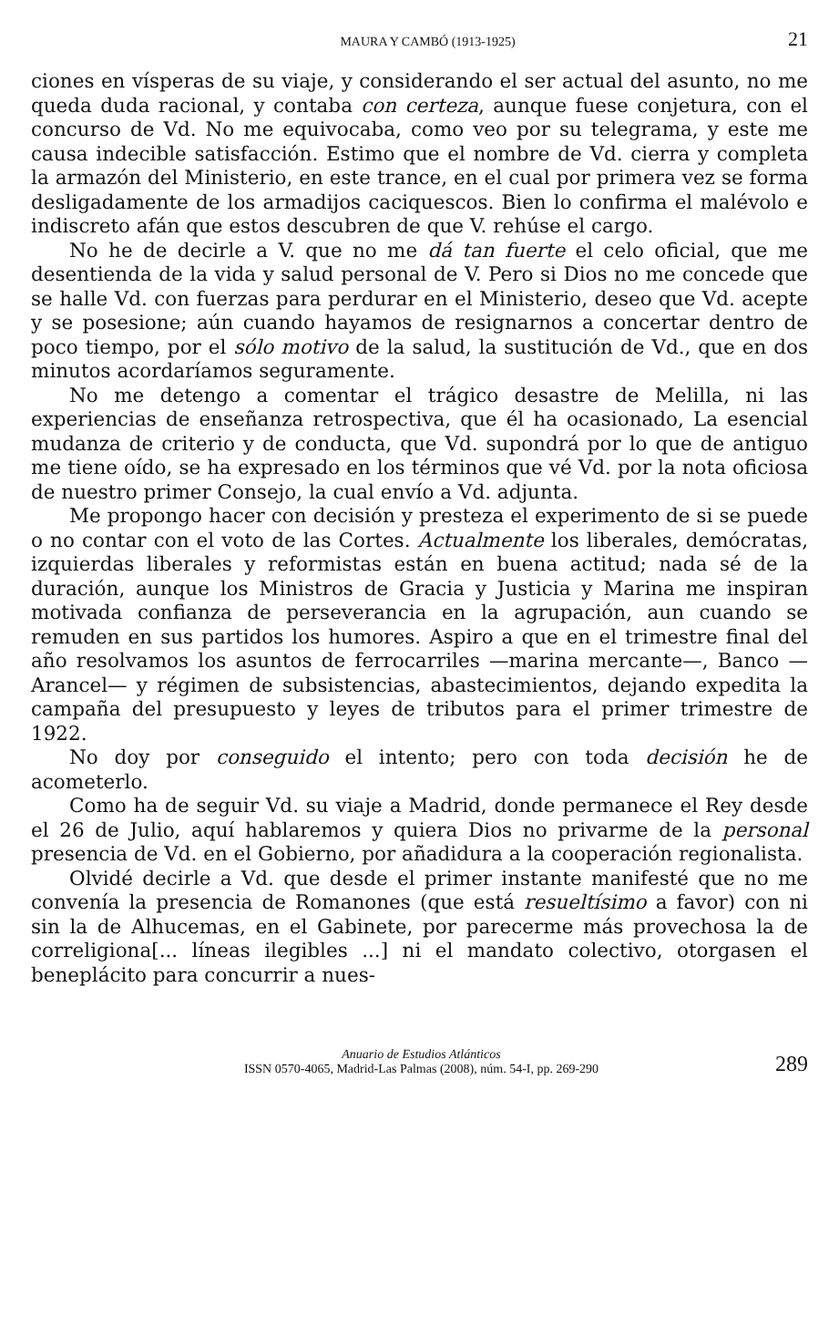MAURA Y CAMBÓ (1913-1925) 21
ciones en vísperas de su viaje, y considerando el ser actual del asunto, no me queda duda racional, y contaba con certeza, aunque fuese conjetura, con el concurso de Vd. No me equivocaba, como veo por su telegrama, y este me causa indecible satisfacción. Estimo que el nombre de Vd. cierra y completa la armazón del Ministerio, en este trance, en el cual por primera vez se forma desligadamente de los armadijos caciquescos. Bien lo confirma el malévolo e indiscreto afán que estos descubren de que V. rehúse el cargo.
No he de decirle a V. que no me dá tan fuerte el celo oficial, que me desentienda de la vida y salud personal de V. Pero si Dios no me concede que se halle Vd. con fuerzas para perdurar en el Ministerio, deseo que Vd. acepte y se posesione; aún cuando hayamos de resignarnos a concertar dentro de poco tiempo, por el sólo motivo de la salud, la sustitución de Vd., que en dos minutos acordaríamos seguramente.
No me detengo a comentar el trágico desastre de Melilla, ni las experiencias de enseñanza retrospectiva, que él ha ocasionado, La esencial mudanza de criterio y de conducta, que Vd. supondrá por lo que de antiguo me tiene oído, se ha expresado en los términos que vé Vd. por la nota oficiosa de nuestro primer Consejo, la cual envío a Vd. adjunta.
Me propongo hacer con decisión y presteza el experimento de si se puede o no contar con el voto de las Cortes. Actualmente los liberales, demócratas, izquierdas liberales y reformistas están en buena actitud; nada sé de la duración, aunque los Ministros de Gracia y Justicia y Marina me inspiran motivada confianza de perseverancia en la agrupación, aun cuando se remuden en sus partidos los humores. Aspiro a que en el trimestre final del año resolvamos los asuntos de ferrocarriles —marina mercante—, Banco —Arancel— y régimen de subsistencias, abastecimientos, dejando expedita la campaña del presupuesto y leyes de tributos para el primer trimestre de 1922.
No doy por conseguido el intento; pero con toda decisión he de acometerlo.
Como ha de seguir Vd. su viaje a Madrid, donde permanece el Rey desde el 26 de Julio, aquí hablaremos y quiera Dios no privarme de la personal presencia de Vd. en el Gobierno, por añadidura a la cooperación regionalista.
Olvidé decirle a Vd. que desde el primer instante manifesté que no me convenía la presencia de Romanones (que está resueltísimo a favor) con ni sin la de Alhucemas, en el Gabinete, por parecerme más provechosa la de correligiona[... líneas ilegibles ...] ni el mandato colectivo, otorgasen el beneplácito para concurrir a nues-
Anuario de Estudios Atlánticos
ISSN 0570-4065, Madrid-Las Palmas (2008), núm. 54-I, pp. 269-290
289